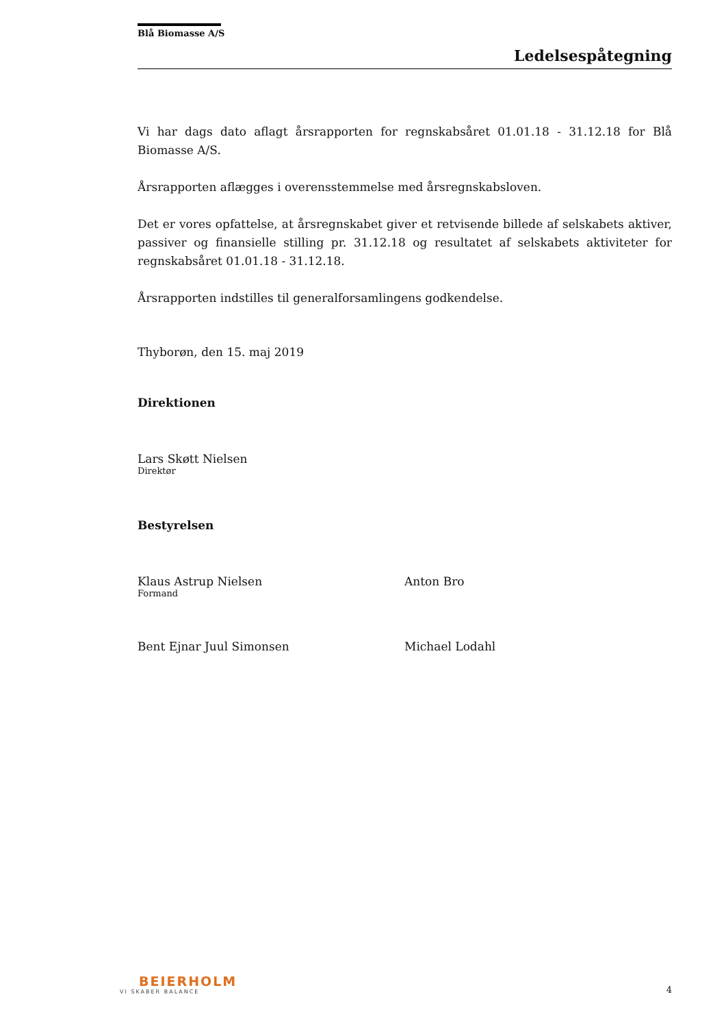Blå Biomasse A/S
Ledelsespåtegning
Vi har dags dato aflagt årsrapporten for regnskabsåret 01.01.18 - 31.12.18 for Blå Biomasse A/S.
Årsrapporten aflægges i overensstemmelse med årsregnskabsloven.
Det er vores opfattelse, at årsregnskabet giver et retvisende billede af selskabets aktiver, passiver og finansielle stilling pr. 31.12.18 og resultatet af selskabets aktiviteter for regnskabsåret 01.01.18 - 31.12.18.
Årsrapporten indstilles til generalforsamlingens godkendelse.
Thyborøn, den 15. maj 2019
Direktionen
Lars Skøtt Nielsen
Direktør
Bestyrelsen
Klaus Astrup Nielsen
Formand
Anton Bro
Bent Ejnar Juul Simonsen Michael Lodahl
BEIERHOLM
VI SKABER BALANCE
4